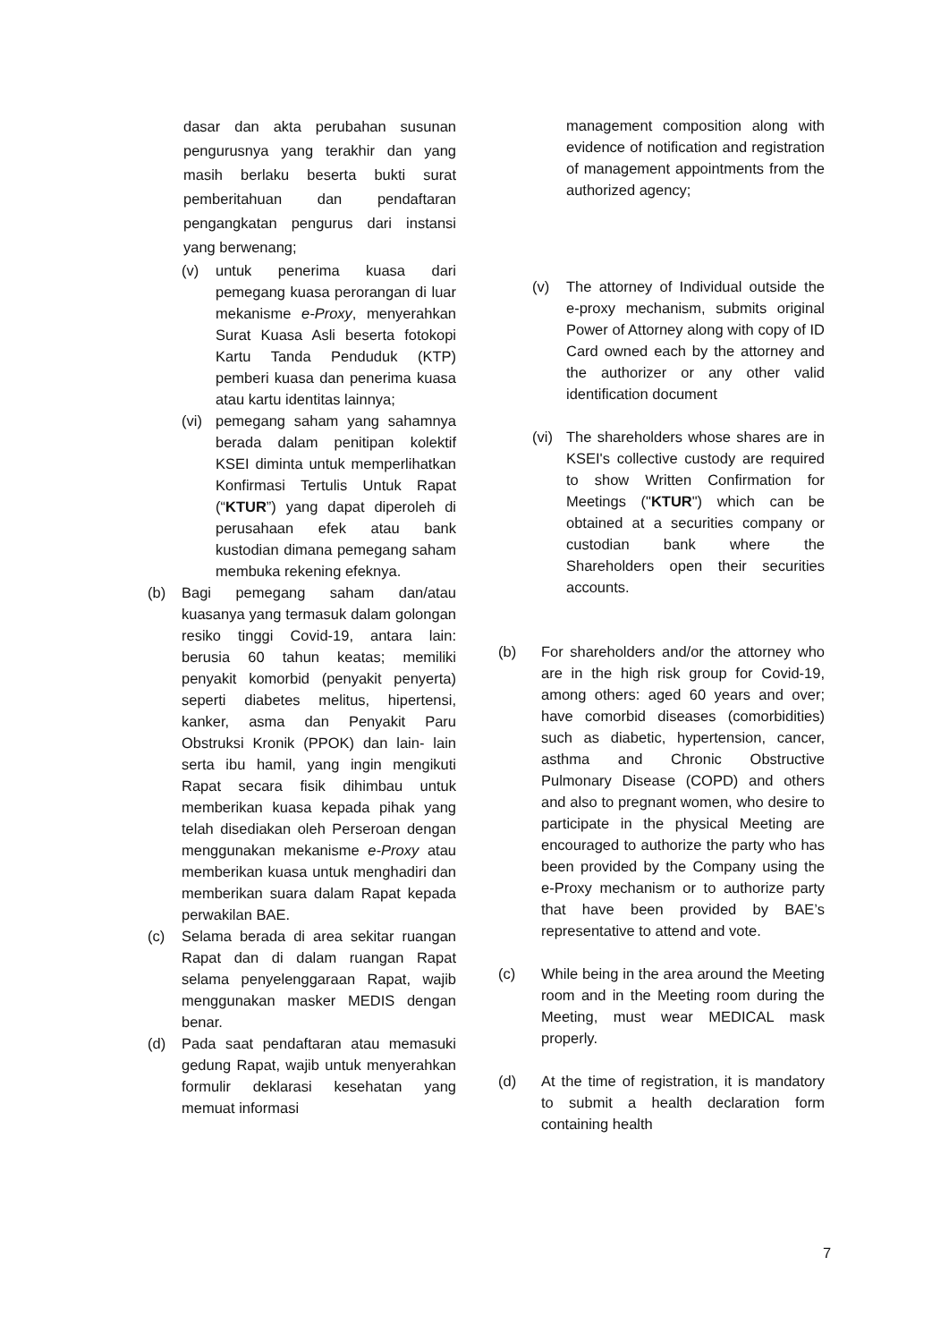dasar dan akta perubahan susunan pengurusnya yang terakhir dan yang masih berlaku beserta bukti surat pemberitahuan dan pendaftaran pengangkatan pengurus dari instansi yang berwenang;
(v) untuk penerima kuasa dari pemegang kuasa perorangan di luar mekanisme e-Proxy, menyerahkan Surat Kuasa Asli beserta fotokopi Kartu Tanda Penduduk (KTP) pemberi kuasa dan penerima kuasa atau kartu identitas lainnya;
(vi) pemegang saham yang sahamnya berada dalam penitipan kolektif KSEI diminta untuk memperlihatkan Konfirmasi Tertulis Untuk Rapat (“KTUR”) yang dapat diperoleh di perusahaan efek atau bank kustodian dimana pemegang saham membuka rekening efeknya.
(b) Bagi pemegang saham dan/atau kuasanya yang termasuk dalam golongan resiko tinggi Covid-19, antara lain: berusia 60 tahun keatas; memiliki penyakit komorbid (penyakit penyerta) seperti diabetes melitus, hipertensi, kanker, asma dan Penyakit Paru Obstruksi Kronik (PPOK) dan lain- lain serta ibu hamil, yang ingin mengikuti Rapat secara fisik dihimbau untuk memberikan kuasa kepada pihak yang telah disediakan oleh Perseroan dengan menggunakan mekanisme e-Proxy atau memberikan kuasa untuk menghadiri dan memberikan suara dalam Rapat kepada perwakilan BAE.
(c) Selama berada di area sekitar ruangan Rapat dan di dalam ruangan Rapat selama penyelenggaraan Rapat, wajib menggunakan masker MEDIS dengan benar.
(d) Pada saat pendaftaran atau memasuki gedung Rapat, wajib untuk menyerahkan formulir deklarasi kesehatan yang memuat informasi
management composition along with evidence of notification and registration of management appointments from the authorized agency;
(v) The attorney of Individual outside the e-proxy mechanism, submits original Power of Attorney along with copy of ID Card owned each by the attorney and the authorizer or any other valid identification document
(vi) The shareholders whose shares are in KSEI's collective custody are required to show Written Confirmation for Meetings ("KTUR") which can be obtained at a securities company or custodian bank where the Shareholders open their securities accounts.
(b) For shareholders and/or the attorney who are in the high risk group for Covid-19, among others: aged 60 years and over; have comorbid diseases (comorbidities) such as diabetic, hypertension, cancer, asthma and Chronic Obstructive Pulmonary Disease (COPD) and others and also to pregnant women, who desire to participate in the physical Meeting are encouraged to authorize the party who has been provided by the Company using the e-Proxy mechanism or to authorize party that have been provided by BAE’s representative to attend and vote.
(c) While being in the area around the Meeting room and in the Meeting room during the Meeting, must wear MEDICAL mask properly.
(d) At the time of registration, it is mandatory to submit a health declaration form containing health
7